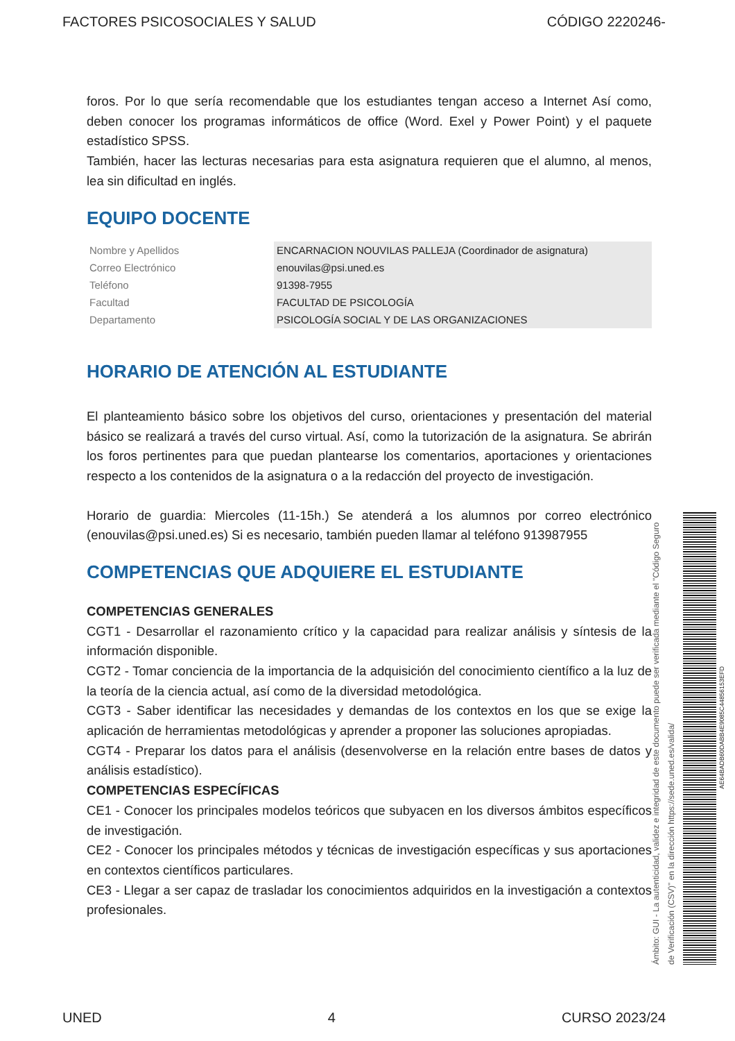FACTORES PSICOSOCIALES Y SALUD CÓDIGO 2220246-
foros. Por lo que sería recomendable que los estudiantes tengan acceso a Internet Así como, deben conocer los programas informáticos de office (Word. Exel y Power Point) y el paquete estadístico SPSS.
También, hacer las lecturas necesarias para esta asignatura requieren que el alumno, al menos, lea sin dificultad en inglés.
EQUIPO DOCENTE
| Nombre y Apellidos | ENCARNACION NOUVILAS PALLEJA (Coordinador de asignatura) |
| Correo Electrónico | enouvilas@psi.uned.es |
| Teléfono | 91398-7955 |
| Facultad | FACULTAD DE PSICOLOGÍA |
| Departamento | PSICOLOGÍA SOCIAL Y DE LAS ORGANIZACIONES |
HORARIO DE ATENCIÓN AL ESTUDIANTE
El planteamiento básico sobre los objetivos del curso, orientaciones y presentación del material básico se realizará a través del curso virtual. Así, como la tutorización de la asignatura. Se abrirán los foros pertinentes para que puedan plantearse los comentarios, aportaciones y orientaciones respecto a los contenidos de la asignatura o a la redacción del proyecto de investigación.
Horario de guardia: Miercoles (11-15h.) Se atenderá a los alumnos por correo electrónico (enouvilas@psi.uned.es) Si es necesario, también pueden llamar al teléfono 913987955
COMPETENCIAS QUE ADQUIERE EL ESTUDIANTE
COMPETENCIAS GENERALES
CGT1 - Desarrollar el razonamiento crítico y la capacidad para realizar análisis y síntesis de la información disponible.
CGT2 - Tomar conciencia de la importancia de la adquisición del conocimiento científico a la luz de la teoría de la ciencia actual, así como de la diversidad metodológica.
CGT3 - Saber identificar las necesidades y demandas de los contextos en los que se exige la aplicación de herramientas metodológicas y aprender a proponer las soluciones apropiadas.
CGT4 - Preparar los datos para el análisis (desenvolverse en la relación entre bases de datos y análisis estadístico).
COMPETENCIAS ESPECÍFICAS
CE1 - Conocer los principales modelos teóricos que subyacen en los diversos ámbitos específicos de investigación.
CE2 - Conocer los principales métodos y técnicas de investigación específicas y sus aportaciones en contextos científicos particulares.
CE3 - Llegar a ser capaz de trasladar los conocimientos adquiridos en la investigación a contextos profesionales.
Ámbito: GUI - La autenticidad, validez e integridad de este documento puede ser verificada mediante el "Código Seguro de Verificación (CSV)" en la dirección https://sede.uned.es/valida/
AE64BADB60DABB4E9085C44856153EFD
UNED 4 CURSO 2023/24